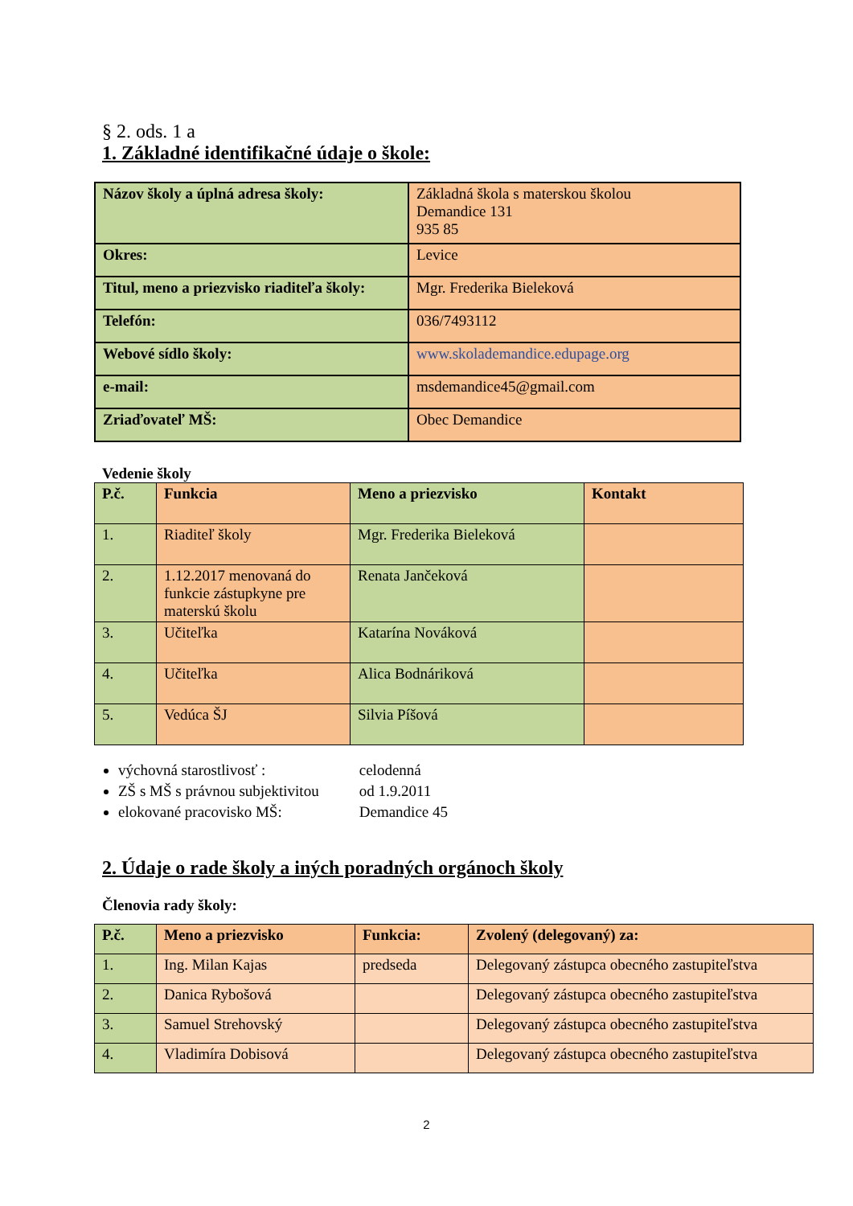§ 2. ods. 1 a
1. Základné identifikačné údaje o škole:
| Názov školy a úplná adresa školy: | Základná škola s materskou školou Demandice 131 935 85 |
| Okres: | Levice |
| Titul, meno a priezvisko riaditeľa školy: | Mgr. Frederika Bieleková |
| Telefón: | 036/7493112 |
| Webové sídlo školy: | www.skolademandice.edupage.org |
| e-mail: | msdemandice45@gmail.com |
| Zriaďovateľ MŠ: | Obec Demandice |
Vedenie školy
| P.č. | Funkcia | Meno a priezvisko | Kontakt |
| --- | --- | --- | --- |
| 1. | Riaditeľ školy | Mgr. Frederika Bieleková | |
| 2. | 1.12.2017 menovaná do funkcie zástupkyne pre materskú školu | Renata Jančeková | |
| 3. | Učiteľka | Katarína Nováková | |
| 4. | Učiteľka | Alica Bodnáriková | |
| 5. | Vedúca ŠJ | Silvia Píšová | |
výchovná starostlivosť : celodenná
ZŠ s MŠ s právnou subjektivitou od 1.9.2011
elokované pracovisko MŠ: Demandice 45
2. Údaje o rade školy a iných poradných orgánoch školy
Členovia rady školy:
| P.č. | Meno a priezvisko | Funkcia: | Zvolený (delegovaný) za: |
| --- | --- | --- | --- |
| 1. | Ing. Milan Kajas | predseda | Delegovaný zástupca obecného zastupiteľstva |
| 2. | Danica Rybošová | | Delegovaný zástupca obecného zastupiteľstva |
| 3. | Samuel Strehovský | | Delegovaný zástupca obecného zastupiteľstva |
| 4. | Vladimíra Dobisová | | Delegovaný zástupca obecného zastupiteľstva |
2